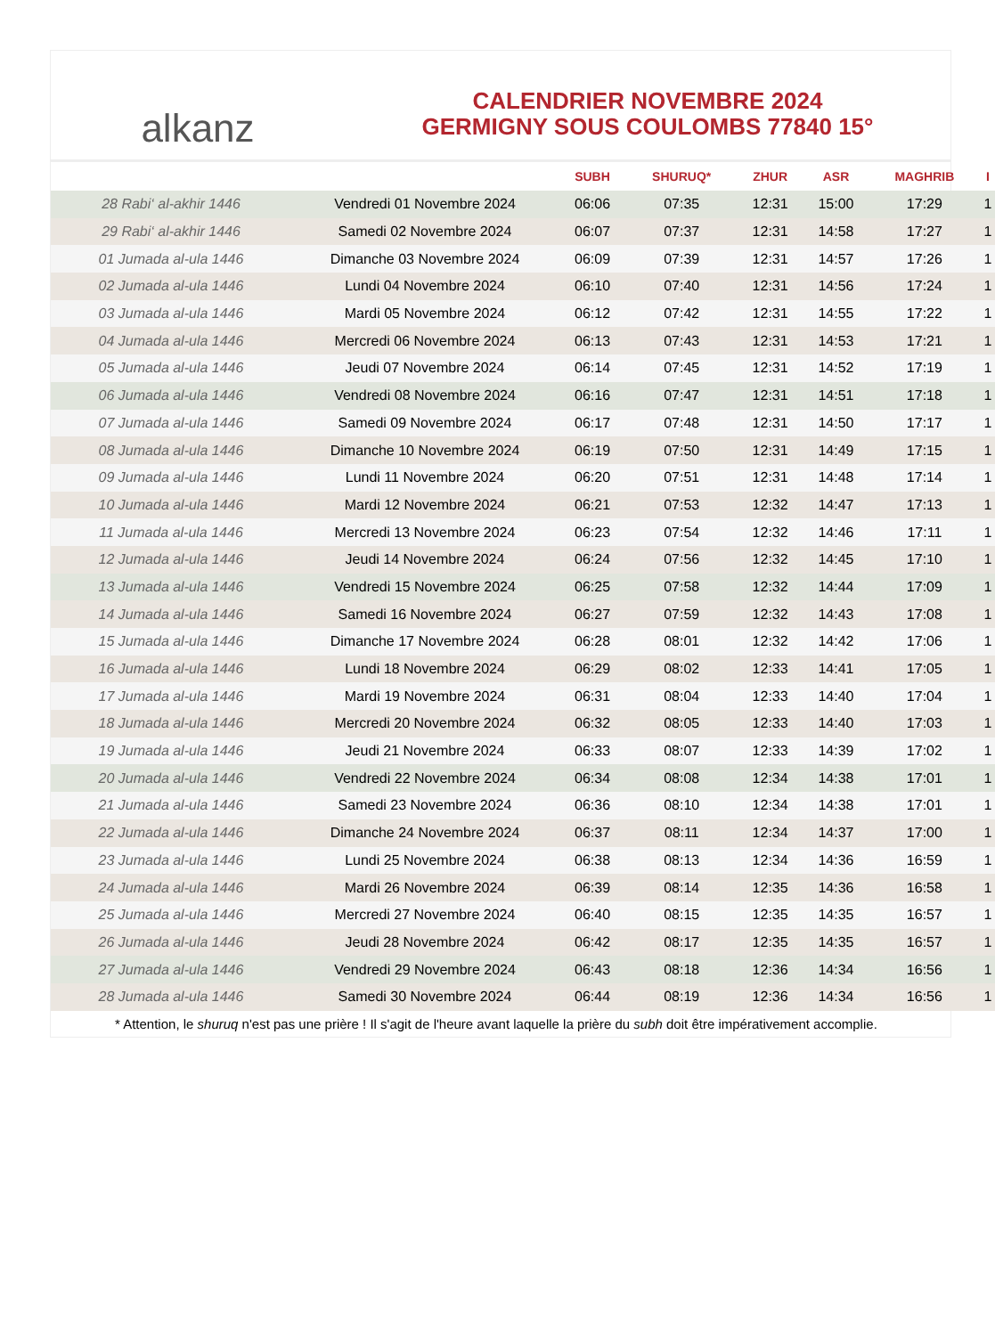al kanz
CALENDRIER NOVEMBRE 2024
GERMIGNY SOUS COULOMBS 77840 15°
| | | SUBH | SHURUQ* | ZHUR | ASR | MAGHRIB | I |
| --- | --- | --- | --- | --- | --- | --- | --- |
| 28 Rabi‘ al-akhir 1446 | Vendredi 01 Novembre 2024 | 06:06 | 07:35 | 12:31 | 15:00 | 17:29 | 1 |
| 29 Rabi‘ al-akhir 1446 | Samedi 02 Novembre 2024 | 06:07 | 07:37 | 12:31 | 14:58 | 17:27 | 1 |
| 01 Jumada al-ula 1446 | Dimanche 03 Novembre 2024 | 06:09 | 07:39 | 12:31 | 14:57 | 17:26 | 1 |
| 02 Jumada al-ula 1446 | Lundi 04 Novembre 2024 | 06:10 | 07:40 | 12:31 | 14:56 | 17:24 | 1 |
| 03 Jumada al-ula 1446 | Mardi 05 Novembre 2024 | 06:12 | 07:42 | 12:31 | 14:55 | 17:22 | 1 |
| 04 Jumada al-ula 1446 | Mercredi 06 Novembre 2024 | 06:13 | 07:43 | 12:31 | 14:53 | 17:21 | 1 |
| 05 Jumada al-ula 1446 | Jeudi 07 Novembre 2024 | 06:14 | 07:45 | 12:31 | 14:52 | 17:19 | 1 |
| 06 Jumada al-ula 1446 | Vendredi 08 Novembre 2024 | 06:16 | 07:47 | 12:31 | 14:51 | 17:18 | 1 |
| 07 Jumada al-ula 1446 | Samedi 09 Novembre 2024 | 06:17 | 07:48 | 12:31 | 14:50 | 17:17 | 1 |
| 08 Jumada al-ula 1446 | Dimanche 10 Novembre 2024 | 06:19 | 07:50 | 12:31 | 14:49 | 17:15 | 1 |
| 09 Jumada al-ula 1446 | Lundi 11 Novembre 2024 | 06:20 | 07:51 | 12:31 | 14:48 | 17:14 | 1 |
| 10 Jumada al-ula 1446 | Mardi 12 Novembre 2024 | 06:21 | 07:53 | 12:32 | 14:47 | 17:13 | 1 |
| 11 Jumada al-ula 1446 | Mercredi 13 Novembre 2024 | 06:23 | 07:54 | 12:32 | 14:46 | 17:11 | 1 |
| 12 Jumada al-ula 1446 | Jeudi 14 Novembre 2024 | 06:24 | 07:56 | 12:32 | 14:45 | 17:10 | 1 |
| 13 Jumada al-ula 1446 | Vendredi 15 Novembre 2024 | 06:25 | 07:58 | 12:32 | 14:44 | 17:09 | 1 |
| 14 Jumada al-ula 1446 | Samedi 16 Novembre 2024 | 06:27 | 07:59 | 12:32 | 14:43 | 17:08 | 1 |
| 15 Jumada al-ula 1446 | Dimanche 17 Novembre 2024 | 06:28 | 08:01 | 12:32 | 14:42 | 17:06 | 1 |
| 16 Jumada al-ula 1446 | Lundi 18 Novembre 2024 | 06:29 | 08:02 | 12:33 | 14:41 | 17:05 | 1 |
| 17 Jumada al-ula 1446 | Mardi 19 Novembre 2024 | 06:31 | 08:04 | 12:33 | 14:40 | 17:04 | 1 |
| 18 Jumada al-ula 1446 | Mercredi 20 Novembre 2024 | 06:32 | 08:05 | 12:33 | 14:40 | 17:03 | 1 |
| 19 Jumada al-ula 1446 | Jeudi 21 Novembre 2024 | 06:33 | 08:07 | 12:33 | 14:39 | 17:02 | 1 |
| 20 Jumada al-ula 1446 | Vendredi 22 Novembre 2024 | 06:34 | 08:08 | 12:34 | 14:38 | 17:01 | 1 |
| 21 Jumada al-ula 1446 | Samedi 23 Novembre 2024 | 06:36 | 08:10 | 12:34 | 14:38 | 17:01 | 1 |
| 22 Jumada al-ula 1446 | Dimanche 24 Novembre 2024 | 06:37 | 08:11 | 12:34 | 14:37 | 17:00 | 1 |
| 23 Jumada al-ula 1446 | Lundi 25 Novembre 2024 | 06:38 | 08:13 | 12:34 | 14:36 | 16:59 | 1 |
| 24 Jumada al-ula 1446 | Mardi 26 Novembre 2024 | 06:39 | 08:14 | 12:35 | 14:36 | 16:58 | 1 |
| 25 Jumada al-ula 1446 | Mercredi 27 Novembre 2024 | 06:40 | 08:15 | 12:35 | 14:35 | 16:57 | 1 |
| 26 Jumada al-ula 1446 | Jeudi 28 Novembre 2024 | 06:42 | 08:17 | 12:35 | 14:35 | 16:57 | 1 |
| 27 Jumada al-ula 1446 | Vendredi 29 Novembre 2024 | 06:43 | 08:18 | 12:36 | 14:34 | 16:56 | 1 |
| 28 Jumada al-ula 1446 | Samedi 30 Novembre 2024 | 06:44 | 08:19 | 12:36 | 14:34 | 16:56 | 1 |
* Attention, le shuruq n'est pas une prière ! Il s'agit de l'heure avant laquelle la prière du subh doit être impérativement accomplie.